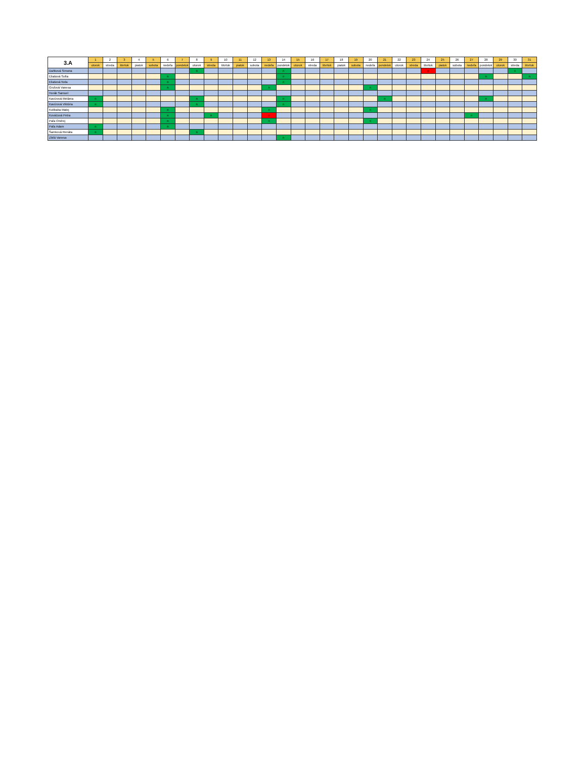| 3.A | 1 | 2 | 3 | 4 | 5 | 6 | 7 | 8 | 9 | 10 | 11 | 12 | 13 | 14 | 15 | 16 | 17 | 18 | 19 | 20 | 21 | 22 | 23 | 24 | 25 | 26 | 27 | 28 | 29 | 30 | 31 |
| --- | --- | --- | --- | --- | --- | --- | --- | --- | --- | --- | --- | --- | --- | --- | --- | --- | --- | --- | --- | --- | --- | --- | --- | --- | --- | --- | --- | --- | --- | --- | --- |
| | utorok | streda | štvrtok | piatok | sobota | nedeľa | pondelok | utorok | streda | štvrtok | piatok | sobota | nedeľa | pondelok | utorok | streda | štvrtok | piatok | sobota | nedeľa | pondelok | utorok | streda | štvrtok | piatok | sobota | nedeľa | pondelok | utorok | streda | štvrtok |
| Daňková Simona | | | | | | | | n | | | | | | n | | | | | | | | | | p | | | | | | n | |
| Eliašová Sofia | | | | | | n | | | | | | | | n | | | | | | | | | | | | | | n | | | n |
| Eliašová Nela | | | | | | n | | | | | | | | n | | | | | | | | | | | | | | | | | |
| Gruľová Vanesa | | | | | | n | | | | | | | n | | | | | | | n | | | | | | | | | | | |
| Horák Samuel | | | | | | | | | | | | | | | | | | | | | | | | | | | | | | | |
| Kavúrová Melánia | n | | | | | | | n | | | | | | n | | | | | | | n | | | | | | | n | | | |
| Kavúrová Viktória | n | | | | | | | n | | | | | | n | | | | | | | | | | | | | | | | | |
| Kolibaba Matej | | | | | | n | | | | | | | n | | | | | | | n | | | | | | | | | | | |
| Kováčová Petra | | | | | | n | | | n | | | | p | | | | | | | | | | | | | | n | | | | |
| Paľa Ondrej | | | | | | n | | | | | | | n | | | | | | | n | | | | | | | | | | | |
| Paľa Adam | n | | | | | n | | | | | | | | | | | | | | | | | | | | | | | | | |
| Šamková Renáta | n | | | | | | | n | | | | | | | | | | | | | | | | | | | | | | | |
| Zbilá Vanesa | | | | | | | | | | | | | | n | | | | | | | | | | | | | | | | | |